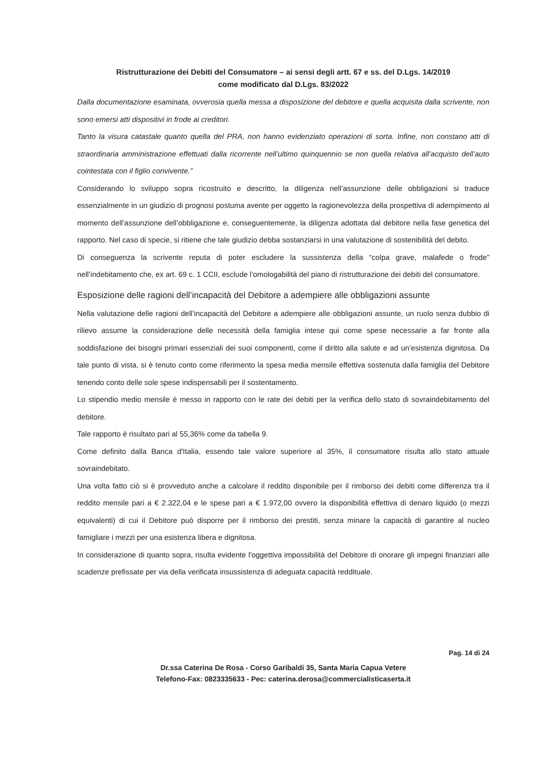Ristrutturazione dei Debiti del Consumatore – ai sensi degli artt. 67 e ss. del D.Lgs. 14/2019
come modificato dal D.Lgs. 83/2022
Dalla documentazione esaminata, ovverosia quella messa a disposizione del debitore e quella acquisita dalla scrivente, non sono emersi atti dispositivi in frode ai creditori.
Tanto la visura catastale quanto quella del PRA, non hanno evidenziato operazioni di sorta. Infine, non constano atti di straordinaria amministrazione effettuati dalla ricorrente nell’ultimo quinquennio se non quella relativa all’acquisto dell’auto cointestata con il figlio convivente.”
Considerando lo sviluppo sopra ricostruito e descritto, la diligenza nell’assunzione delle obbligazioni si traduce essenzialmente in un giudizio di prognosi postuma avente per oggetto la ragionevolezza della prospettiva di adempimento al momento dell’assunzione dell’obbligazione e, conseguentemente, la diligenza adottata dal debitore nella fase genetica del rapporto. Nel caso di specie, si ritiene che tale giudizio debba sostanziarsi in una valutazione di sostenibilità del debito.
Di conseguenza la scrivente reputa di poter escludere la sussistenza della “colpa grave, malafede o frode” nell’indebitamento che, ex art. 69 c. 1 CCII, esclude l’omologabilità del piano di ristrutturazione dei debiti del consumatore.
Esposizione delle ragioni dell’incapacità del Debitore a adempiere alle obbligazioni assunte
Nella valutazione delle ragioni dell’incapacità del Debitore a adempiere alle obbligazioni assunte, un ruolo senza dubbio di rilievo assume la considerazione delle necessità della famiglia intese qui come spese necessarie a far fronte alla soddisfazione dei bisogni primari essenziali dei suoi componenti, come il diritto alla salute e ad un’esistenza dignitosa. Da tale punto di vista, si è tenuto conto come riferimento la spesa media mensile effettiva sostenuta dalla famiglia del Debitore tenendo conto delle sole spese indispensabili per il sostentamento.
Lo stipendio medio mensile è messo in rapporto con le rate dei debiti per la verifica dello stato di sovraindebitamento del debitore.
Tale rapporto è risultato pari al 55,36% come da tabella 9.
Come definito dalla Banca d'Italia, essendo tale valore superiore al 35%, il consumatore risulta allo stato attuale sovraindebitato.
Una volta fatto ciò si è provveduto anche a calcolare il reddito disponibile per il rimborso dei debiti come differenza tra il reddito mensile pari a € 2.322,04 e le spese pari a € 1.972,00 ovvero la disponibilità effettiva di denaro liquido (o mezzi equivalenti) di cui il Debitore può disporre per il rimborso dei prestiti, senza minare la capacità di garantire al nucleo famigliare i mezzi per una esistenza libera e dignitosa.
In considerazione di quanto sopra, risulta evidente l'oggettiva impossibilità del Debitore di onorare gli impegni finanziari alle scadenze prefissate per via della verificata insussistenza di adeguata capacità reddituale.
Pag. 14 di 24
Dr.ssa Caterina De Rosa - Corso Garibaldi 35, Santa Maria Capua Vetere
Telefono-Fax: 0823335633 - Pec: caterina.derosa@commercialisticaserta.it